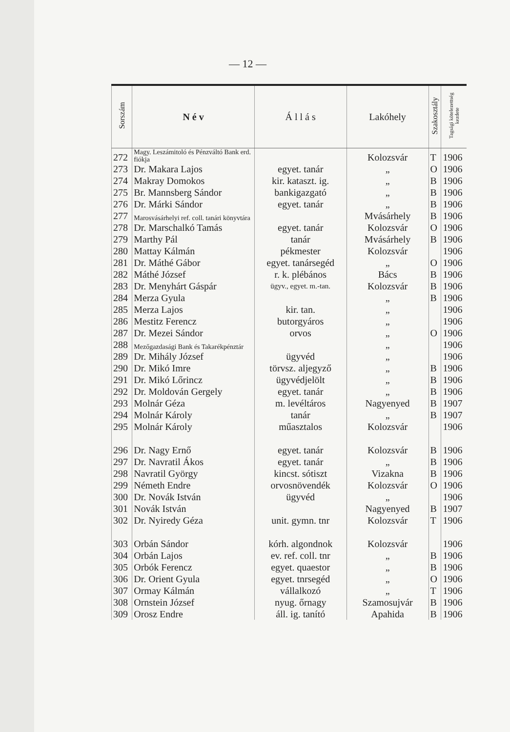— 12 —
| Sorszám | N é v | Á l l á s | Lakóhely | Szakosztály | Tagsági kötelezettség kezdete |
| --- | --- | --- | --- | --- | --- |
| 272 | Magy. Leszámitoló és Pénzváltó Bank erd. fiókja | | Kolozsvár | T | 1906 |
| 273 | Dr. Makara Lajos | egyet. tanár | „ | O | 1906 |
| 274 | Makray Domokos | kir. kataszt. ig. | „ | B | 1906 |
| 275 | Br. Mannsberg Sándor | bankigazgató | „ | B | 1906 |
| 276 | Dr. Márki Sándor | egyet. tanár | „ | B | 1906 |
| 277 | Marosvásárhelyi ref. coll. tanári könyvtára | | Mvásárhely | B | 1906 |
| 278 | Dr. Marschalkó Tamás | egyet. tanár | Kolozsvár | O | 1906 |
| 279 | Marthy Pál | tanár | Mvásárhely | B | 1906 |
| 280 | Mattay Kálmán | pékmester | Kolozsvár | | 1906 |
| 281 | Dr. Máthé Gábor | egyet. tanársegéd | „ | O | 1906 |
| 282 | Máthé József | r. k. plébános | Bács | B | 1906 |
| 283 | Dr. Menyhárt Gáspár | ügyv., egyet. m.-tan. | Kolozsvár | B | 1906 |
| 284 | Merza Gyula | | „ | B | 1906 |
| 285 | Merza Lajos | kir. tan. | „ | | 1906 |
| 286 | Mestitz Ferencz | butorgyáros | „ | | 1906 |
| 287 | Dr. Mezei Sándor | orvos | „ | O | 1906 |
| 288 | Mezőgazdasági Bank és Takarékpénztár | | „ | | 1906 |
| 289 | Dr. Mihály József | ügyvéd | „ | | 1906 |
| 290 | Dr. Mikó Imre | törvsz. aljegyző | „ | B | 1906 |
| 291 | Dr. Mikó Lőrincz | ügyvédjelölt | „ | B | 1906 |
| 292 | Dr. Moldován Gergely | egyet. tanár | „ | B | 1906 |
| 293 | Molnár Géza | m. levéltáros | Nagyenyed | B | 1907 |
| 294 | Molnár Károly | tanár | „ | B | 1907 |
| 295 | Molnár Károly | műasztalos | Kolozsvár | | 1906 |
| 296 | Dr. Nagy Ernő | egyet. tanár | Kolozsvár | B | 1906 |
| 297 | Dr. Navratil Ákos | egyet. tanár | „ | B | 1906 |
| 298 | Navratil György | kincst. sótiszt | Vizakna | B | 1906 |
| 299 | Németh Endre | orvosnövendék | Kolozsvár | O | 1906 |
| 300 | Dr. Novák István | ügyvéd | „ | | 1906 |
| 301 | Novák István | | Nagyenyed | B | 1907 |
| 302 | Dr. Nyiredy Géza | unit. gymn. tnr | Kolozsvár | T | 1906 |
| 303 | Orbán Sándor | kórh. algondnok | Kolozsvár | | 1906 |
| 304 | Orbán Lajos | ev. ref. coll. tnr | „ | B | 1906 |
| 305 | Orbók Ferencz | egyet. quaestor | „ | B | 1906 |
| 306 | Dr. Orient Gyula | egyet. tnrsegéd | „ | O | 1906 |
| 307 | Ormay Kálmán | vállalkozó | „ | T | 1906 |
| 308 | Ornstein József | nyug. őrnagy | Szamosujvár | B | 1906 |
| 309 | Orosz Endre | áll. ig. tanító | Apahida | B | 1906 |